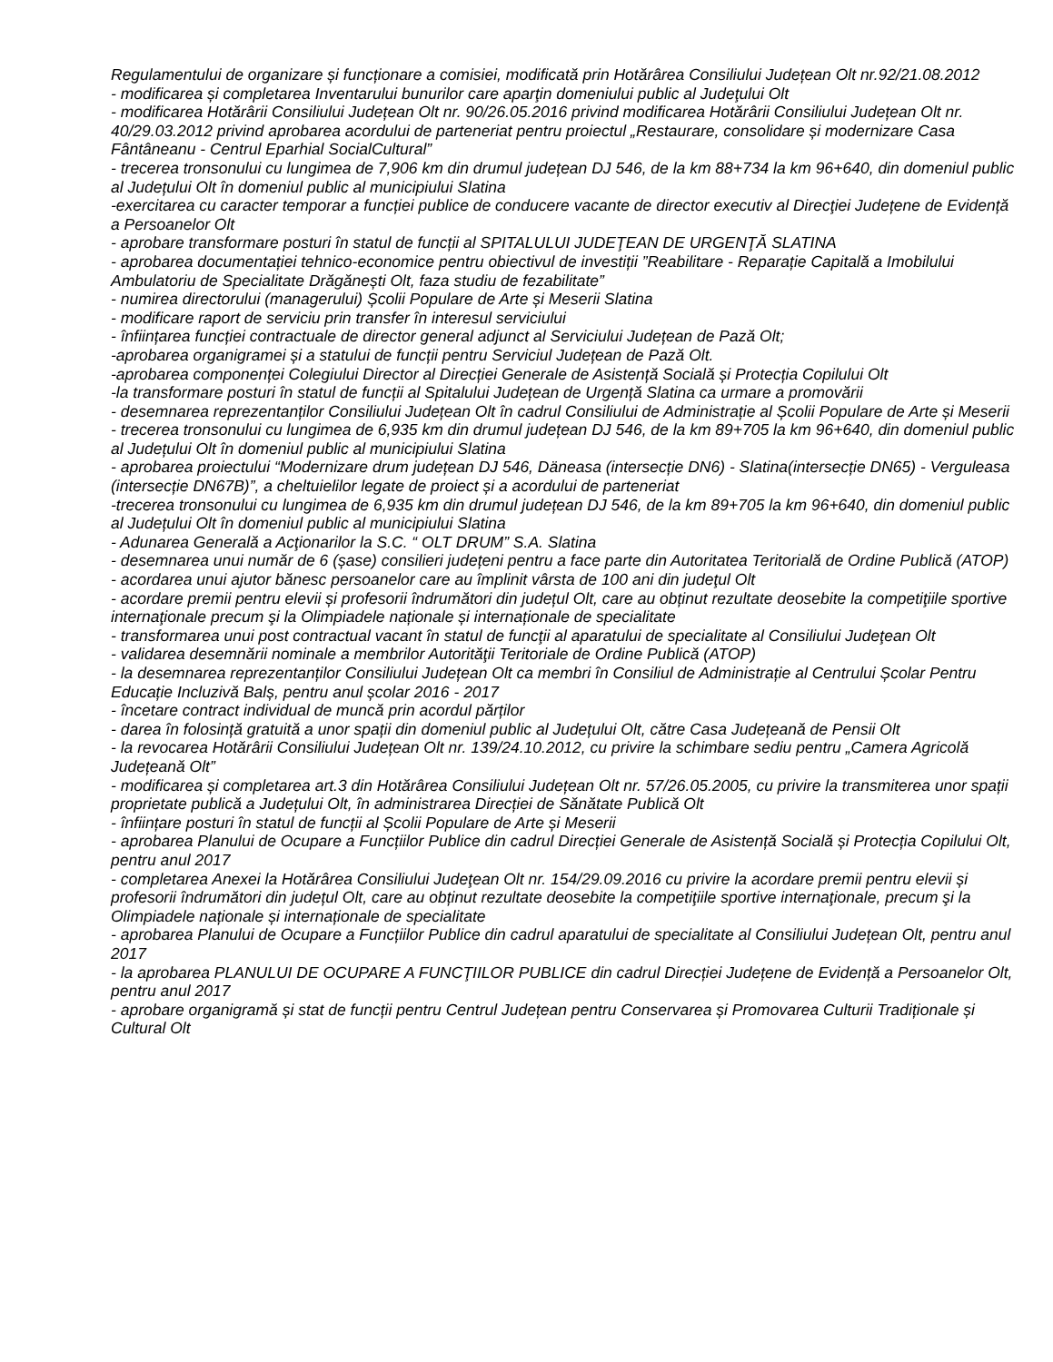Regulamentului de organizare și funcționare a comisiei, modificată prin Hotărârea Consiliului Județean Olt nr.92/21.08.2012
- modificarea și completarea Inventarului bunurilor care aparţin domeniului public al Judeţului Olt
- modificarea Hotărârii Consiliului Județean Olt nr. 90/26.05.2016 privind modificarea Hotărârii Consiliului Județean Olt nr. 40/29.03.2012 privind aprobarea acordului de parteneriat pentru proiectul „Restaurare, consolidare și modernizare Casa Fântâneanu - Centrul Eparhial SocialCultural”
- trecerea tronsonului cu lungimea de 7,906 km din drumul județean DJ 546, de la km 88+734 la km 96+640, din domeniul public al Județului Olt în domeniul public al municipiului Slatina
-exercitarea cu caracter temporar a funcției publice de conducere vacante de director executiv al Direcţiei Județene de Evidență a Persoanelor Olt
- aprobare transformare posturi în statul de funcții al SPITALULUI JUDEŢEAN DE URGENŢĂ SLATINA
- aprobarea documentației tehnico-economice pentru obiectivul de investiții ”Reabilitare - Reparație Capitală a Imobilului Ambulatoriu de Specialitate Drăgănești Olt, faza studiu de fezabilitate”
- numirea directorului (managerului) Școlii Populare de Arte și Meserii Slatina
- modificare raport de serviciu prin transfer în interesul serviciului
- înființarea funcției contractuale de director general adjunct al Serviciului Județean de Pază Olt;
-aprobarea organigramei și a statului de funcții pentru Serviciul Județean de Pază Olt.
-aprobarea componenței Colegiului Director al Direcției Generale de Asistență Socială și Protecția Copilului Olt
-la transformare posturi în statul de funcții al Spitalului Județean de Urgență Slatina ca urmare a promovării
- desemnarea reprezentanților Consiliului Județean Olt în cadrul Consiliului de Administrație al Școlii Populare de Arte și Meserii
- trecerea tronsonului cu lungimea de 6,935 km din drumul județean DJ 546, de la km 89+705 la km 96+640, din domeniul public al Județului Olt în domeniul public al municipiului Slatina
- aprobarea proiectului “Modernizare drum județean DJ 546, Däneasa (intersecție DN6) - Slatina(intersecție DN65) - Verguleasa (intersecție DN67B)”, a cheltuielilor legate de proiect și a acordului de parteneriat
-trecerea tronsonului cu lungimea de 6,935 km din drumul județean DJ 546, de la km 89+705 la km 96+640, din domeniul public al Județului Olt în domeniul public al municipiului Slatina
- Adunarea Generală a Acţionarilor la S.C. “ OLT DRUM” S.A. Slatina
- desemnarea unui număr de 6 (șase) consilieri județeni pentru a face parte din Autoritatea Teritorială de Ordine Publică (ATOP)
- acordarea unui ajutor bănesc persoanelor care au împlinit vârsta de 100 ani din judeţul Olt
- acordare premii pentru elevii și profesorii îndrumători din județul Olt, care au obținut rezultate deosebite la competiţiile sportive internaţionale precum şi la Olimpiadele naționale și internaționale de specialitate
- transformarea unui post contractual vacant în statul de funcţii al aparatului de specialitate al Consiliului Judeţean Olt
- validarea desemnării nominale a membrilor Autorităţii Teritoriale de Ordine Publică (ATOP)
- la desemnarea reprezentanților Consiliului Județean Olt ca membri în Consiliul de Administrație al Centrului Școlar Pentru Educație Incluzivă Balș, pentru anul școlar 2016 - 2017
- încetare contract individual de muncă prin acordul părților
- darea în folosință gratuită a unor spații din domeniul public al Județului Olt, către Casa Județeană de Pensii Olt
- la revocarea Hotărârii Consiliului Județean Olt nr. 139/24.10.2012, cu privire la schimbare sediu pentru „Camera Agricolă Județeană Olt”
- modificarea și completarea art.3 din Hotărârea Consiliului Județean Olt nr. 57/26.05.2005, cu privire la transmiterea unor spații proprietate publică a Județului Olt, în administrarea Direcției de Sănătate Publică Olt
- înființare posturi în statul de funcții al Școlii Populare de Arte și Meserii
- aprobarea Planului de Ocupare a Funcțiilor Publice din cadrul Direcției Generale de Asistență Socială și Protecția Copilului Olt, pentru anul 2017
- completarea Anexei la Hotărârea Consiliului Judeţean Olt nr. 154/29.09.2016 cu privire la acordare premii pentru elevii și profesorii îndrumători din județul Olt, care au obținut rezultate deosebite la competiţiile sportive internaţionale, precum şi la Olimpiadele naționale și internaționale de specialitate
- aprobarea Planului de Ocupare a Funcțiilor Publice din cadrul aparatului de specialitate al Consiliului Județean Olt, pentru anul 2017
- la aprobarea PLANULUI DE OCUPARE A FUNCŢIILOR PUBLICE din cadrul Direcției Județene de Evidență a Persoanelor Olt, pentru anul 2017
- aprobare organigramă și stat de funcții pentru Centrul Județean pentru Conservarea și Promovarea Culturii Tradiționale și Cultural Olt